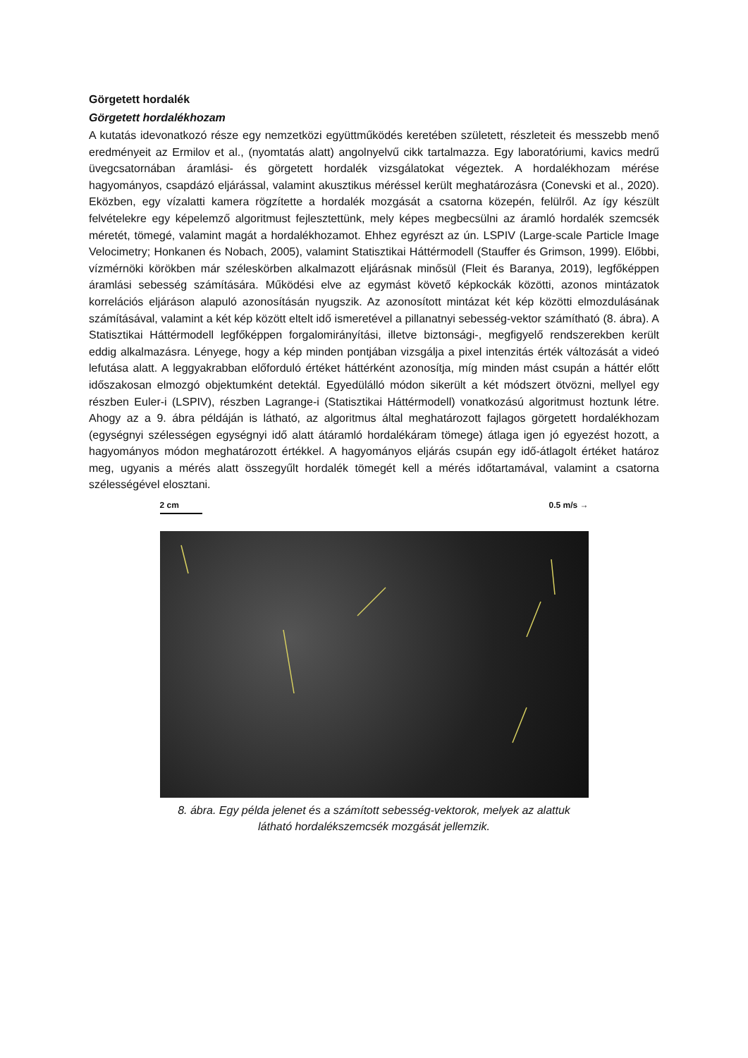Görgetett hordalék
Görgetett hordalékhozam
A kutatás idevonatkozó része egy nemzetközi együttműködés keretében született, részleteit és messzebb menő eredményeit az Ermilov et al., (nyomtatás alatt) angolnyelvű cikk tartalmazza. Egy laboratóriumi, kavics medrű üvegcsatornában áramlási- és görgetett hordalék vizsgálatokat végeztek. A hordalékhozam mérése hagyományos, csapdázó eljárással, valamint akusztikus méréssel került meghatározásra (Conevski et al., 2020). Eközben, egy vízalatti kamera rögzítette a hordalék mozgását a csatorna közepén, felülről. Az így készült felvételekre egy képelemző algoritmust fejlesztettünk, mely képes megbecsülni az áramló hordalék szemcsék méretét, tömegé, valamint magát a hordalékhozamot. Ehhez egyrészt az ún. LSPIV (Large-scale Particle Image Velocimetry; Honkanen és Nobach, 2005), valamint Statisztikai Háttérmodell (Stauffer és Grimson, 1999). Előbbi, vízmérnöki körökben már széleskörben alkalmazott eljárásnak minősül (Fleit és Baranya, 2019), legfőképpen áramlási sebesség számítására. Működési elve az egymást követő képkockák közötti, azonos mintázatok korrelációs eljáráson alapuló azonosításán nyugszik. Az azonosított mintázat két kép közötti elmozdulásának számításával, valamint a két kép között eltelt idő ismeretével a pillanatnyi sebesség-vektor számítható (8. ábra). A Statisztikai Háttérmodell legfőképpen forgalomirányítási, illetve biztonsági-, megfigyelő rendszerekben került eddig alkalmazásra. Lényege, hogy a kép minden pontjában vizsgálja a pixel intenzitás érték változását a videó lefutása alatt. A leggyakrabban előforduló értéket háttérként azonosítja, míg minden mást csupán a háttér előtt időszakosan elmozgó objektumként detektál. Egyedülálló módon sikerült a két módszert ötvözni, mellyel egy részben Euler-i (LSPIV), részben Lagrange-i (Statisztikai Háttérmodell) vonatkozású algoritmust hoztunk létre. Ahogy az a 9. ábra példáján is látható, az algoritmus által meghatározott fajlagos görgetett hordalékhozam (egységnyi szélességen egységnyi idő alatt átáramló hordalékáram tömege) átlaga igen jó egyezést hozott, a hagyományos módon meghatározott értékkel. A hagyományos eljárás csupán egy idő-átlagolt értéket határoz meg, ugyanis a mérés alatt összegyűlt hordalék tömegét kell a mérés időtartamával, valamint a csatorna szélességével elosztani.
2 cm 0.5 m/s →
8. ábra. Egy példa jelenet és a számított sebesség-vektorok, melyek az alattuk látható hordalékszemcsék mozgását jellemzik.